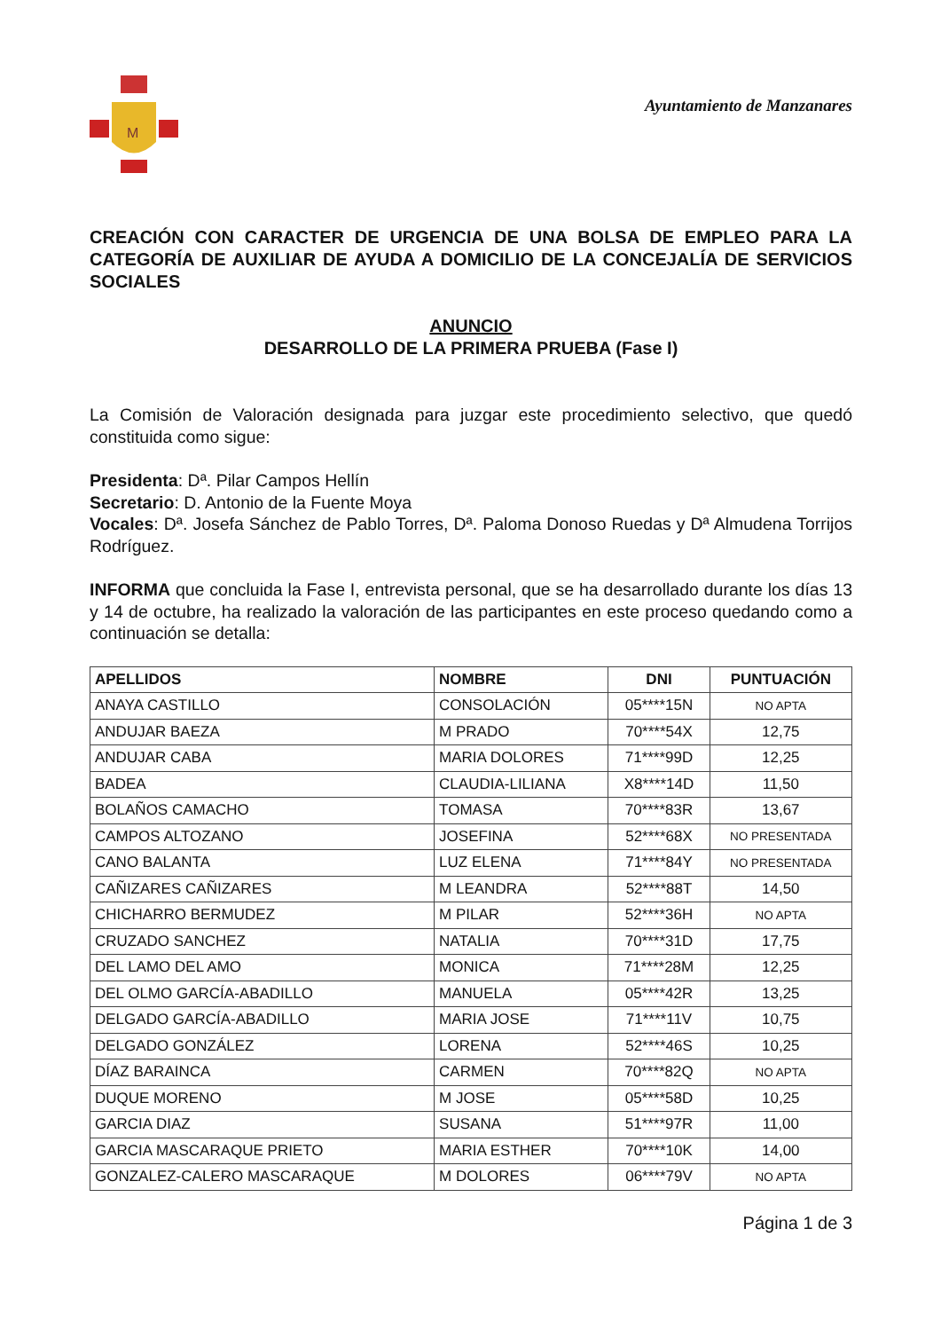M
Ayuntamiento de Manzanares
CREACIÓN CON CARACTER DE URGENCIA DE UNA BOLSA DE EMPLEO PARA LA CATEGORÍA DE AUXILIAR DE AYUDA A DOMICILIO DE LA CONCEJALÍA DE SERVICIOS SOCIALES
ANUNCIO
DESARROLLO DE LA PRIMERA PRUEBA (Fase I)
La Comisión de Valoración designada para juzgar este procedimiento selectivo, que quedó constituida como sigue:
Presidenta: Dª. Pilar Campos Hellín
Secretario: D. Antonio de la Fuente Moya
Vocales: Dª. Josefa Sánchez de Pablo Torres, Dª. Paloma Donoso Ruedas y Dª Almudena Torrijos Rodríguez.
INFORMA que concluida la Fase I, entrevista personal, que se ha desarrollado durante los días 13 y 14 de octubre, ha realizado la valoración de las participantes en este proceso quedando como a continuación se detalla:
| APELLIDOS | NOMBRE | DNI | PUNTUACIÓN |
| --- | --- | --- | --- |
| ANAYA CASTILLO | CONSOLACIÓN | 05****15N | NO APTA |
| ANDUJAR BAEZA | M PRADO | 70****54X | 12,75 |
| ANDUJAR CABA | MARIA DOLORES | 71****99D | 12,25 |
| BADEA | CLAUDIA-LILIANA | X8****14D | 11,50 |
| BOLAÑOS CAMACHO | TOMASA | 70****83R | 13,67 |
| CAMPOS ALTOZANO | JOSEFINA | 52****68X | NO PRESENTADA |
| CANO BALANTA | LUZ ELENA | 71****84Y | NO PRESENTADA |
| CAÑIZARES CAÑIZARES | M LEANDRA | 52****88T | 14,50 |
| CHICHARRO BERMUDEZ | M PILAR | 52****36H | NO APTA |
| CRUZADO SANCHEZ | NATALIA | 70****31D | 17,75 |
| DEL LAMO DEL AMO | MONICA | 71****28M | 12,25 |
| DEL OLMO GARCÍA-ABADILLO | MANUELA | 05****42R | 13,25 |
| DELGADO GARCÍA-ABADILLO | MARIA JOSE | 71****11V | 10,75 |
| DELGADO GONZÁLEZ | LORENA | 52****46S | 10,25 |
| DÍAZ BARAINCA | CARMEN | 70****82Q | NO APTA |
| DUQUE MORENO | M JOSE | 05****58D | 10,25 |
| GARCIA DIAZ | SUSANA | 51****97R | 11,00 |
| GARCIA MASCARAQUE PRIETO | MARIA ESTHER | 70****10K | 14,00 |
| GONZALEZ-CALERO MASCARAQUE | M DOLORES | 06****79V | NO APTA |
Página 1 de 3